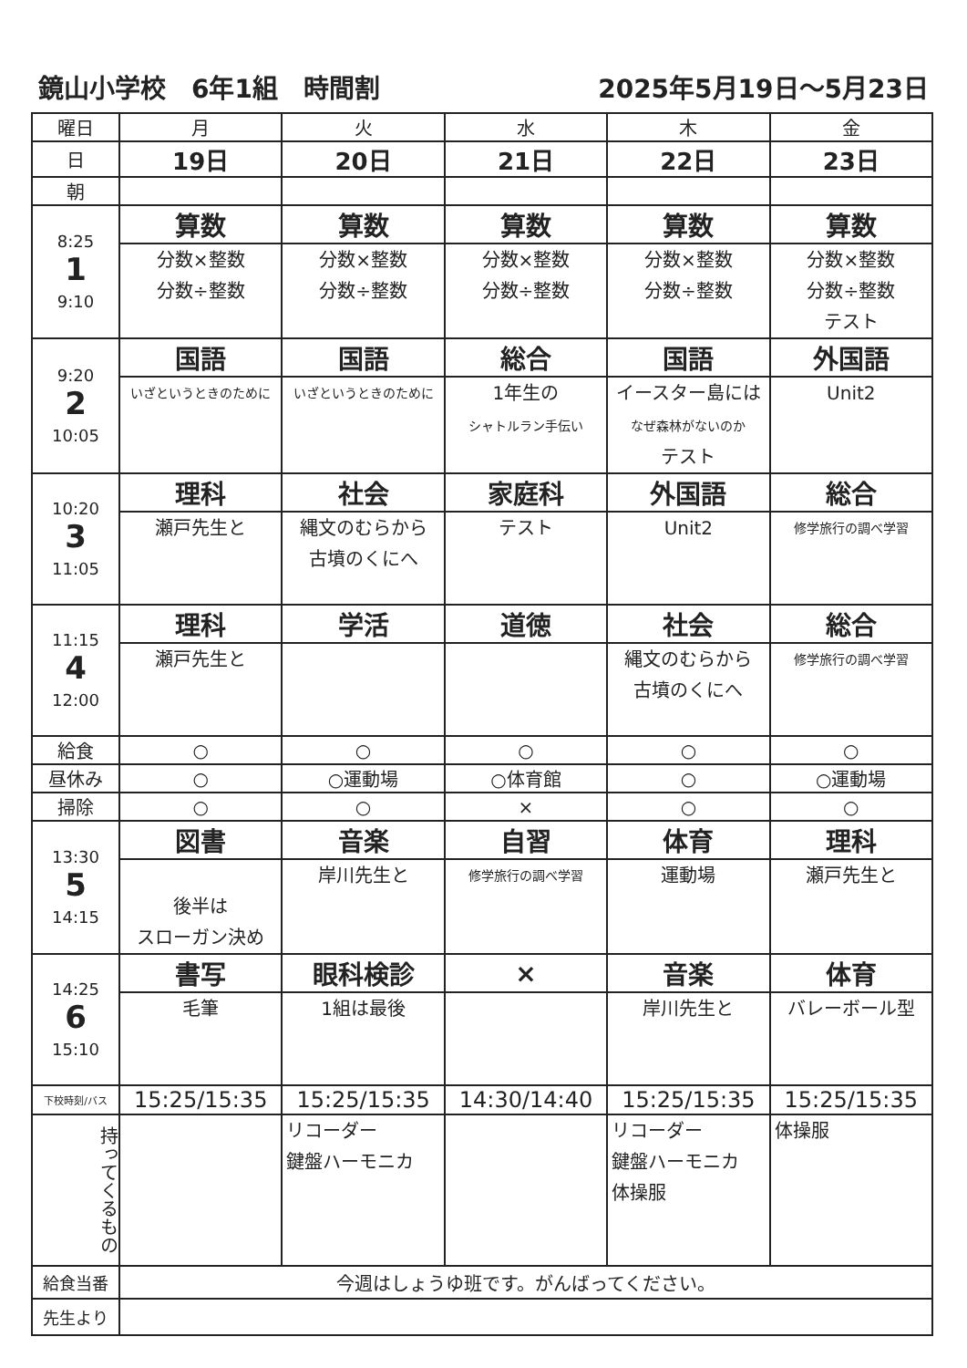鏡山小学校　6年1組　時間割 2025年5月19日～5月23日
| 曜日 | 月 | 火 | 水 | 木 | 金 |
| --- | --- | --- | --- | --- | --- |
| 日 | 19日 | 20日 | 21日 | 22日 | 23日 |
| 朝 | | | | | |
| 8:25 1 9:10 | 算数 | 算数 | 算数 | 算数 | 算数 |
| | 分数×整数 分数÷整数 | 分数×整数 分数÷整数 | 分数×整数 分数÷整数 | 分数×整数 分数÷整数 | 分数×整数 分数÷整数 テスト |
| 9:20 2 10:05 | 国語 | 国語 | 総合 | 国語 | 外国語 |
| | いざというときのために | いざというときのために | 1年生の シャトルラン手伝い | イースター島には なぜ森林がないのか テスト | Unit2 |
| 10:20 3 11:05 | 理科 | 社会 | 家庭科 | 外国語 | 総合 |
| | 瀬戸先生と | 縄文のむらから 古墳のくにへ | テスト | Unit2 | 修学旅行の調べ学習 |
| 11:15 4 12:00 | 理科 | 学活 | 道徳 | 社会 | 総合 |
| | 瀬戸先生と | | | 縄文のむらから 古墳のくにへ | 修学旅行の調べ学習 |
| 給食 | ○ | ○ | ○ | ○ | ○ |
| 昼休み | ○ | ○運動場 | ○体育館 | ○ | ○運動場 |
| 掃除 | ○ | ○ | × | ○ | ○ |
| 13:30 5 14:15 | 図書 | 音楽 | 自習 | 体育 | 理科 |
| | 後半は スローガン決め | 岸川先生と | 修学旅行の調べ学習 | 運動場 | 瀬戸先生と |
| 14:25 6 15:10 | 書写 | 眼科検診 | × | 音楽 | 体育 |
| | 毛筆 | 1組は最後 | | 岸川先生と | バレーボール型 |
| 下校時刻/バス | 15:25/15:35 | 15:25/15:35 | 14:30/14:40 | 15:25/15:35 | 15:25/15:35 |
| 持ってくるもの | | リコーダー 鍵盤ハーモニカ | | リコーダー 鍵盤ハーモニカ 体操服 | 体操服 |
| 給食当番 | 今週はしょうゆ班です。がんばってください。 | | | | |
| 先生より | | | | | |